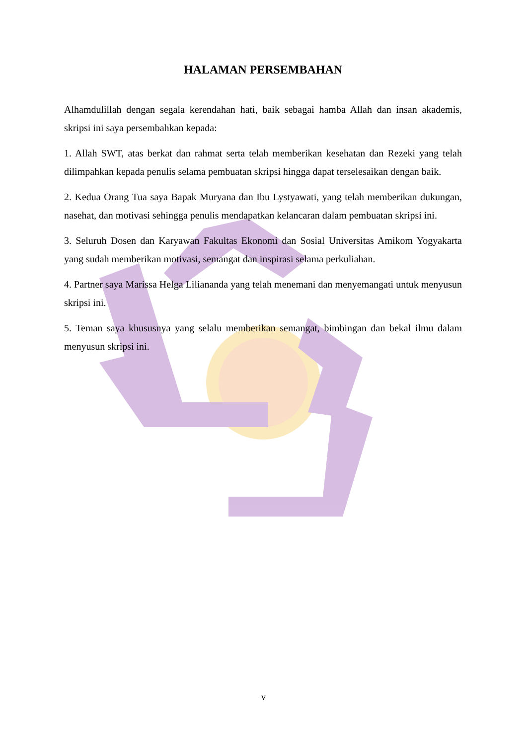HALAMAN PERSEMBAHAN
Alhamdulillah dengan segala kerendahan hati, baik sebagai hamba Allah dan insan akademis, skripsi ini saya persembahkan kepada:
1. Allah SWT, atas berkat dan rahmat serta telah memberikan kesehatan dan Rezeki yang telah dilimpahkan kepada penulis selama pembuatan skripsi hingga dapat terselesaikan dengan baik.
2. Kedua Orang Tua saya Bapak Muryana dan Ibu Lystyawati, yang telah memberikan dukungan, nasehat, dan motivasi sehingga penulis mendapatkan kelancaran dalam pembuatan skripsi ini.
3. Seluruh Dosen dan Karyawan Fakultas Ekonomi dan Sosial Universitas Amikom Yogyakarta yang sudah memberikan motivasi, semangat dan inspirasi selama perkuliahan.
4. Partner saya Marissa Helga Liliananda yang telah menemani dan menyemangati untuk menyusun skripsi ini.
5. Teman saya khususnya yang selalu memberikan semangat, bimbingan dan bekal ilmu dalam menyusun skripsi ini.
v